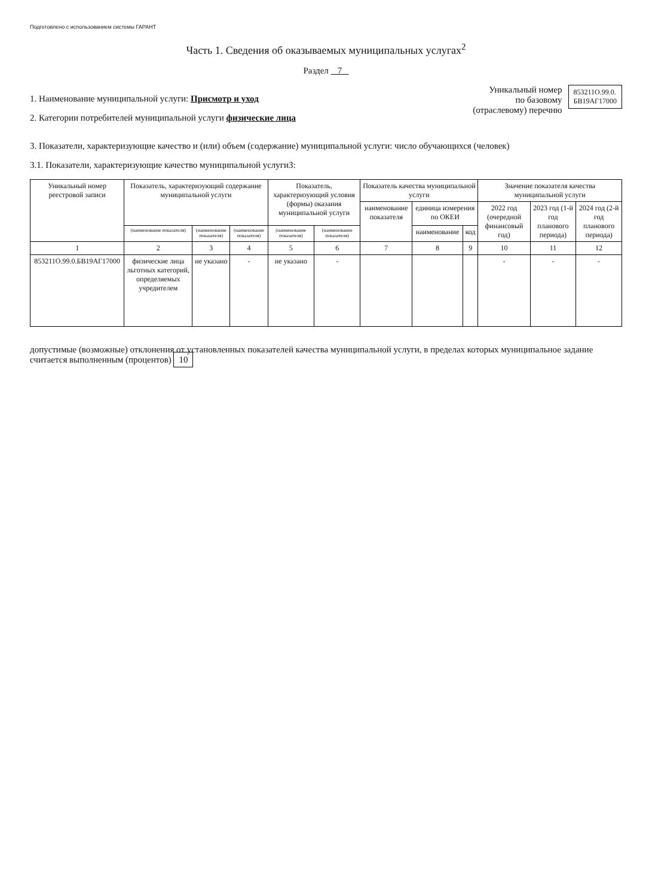Подготовлено с использованием системы ГАРАНТ
Часть 1. Сведения об оказываемых муниципальных услугах<sup>2</sup>
Раздел 7
1. Наименование муниципальной услуги: Присмотр и уход
2. Категории потребителей муниципальной услуги физические лица
Уникальный номер
по базовому
(отраслевому) перечню
853211О.99.0.
БВ19АГ17000
3. Показатели, характеризующие качество и (или) объем (содержание) муниципальной услуги: число обучающихся (человек)
3.1. Показатели, характеризующие качество муниципальной услуги3:
| Уникальный номер реестровой записи | Показатель, характеризующий содержание муниципальной услуги | | | Показатель, характеризующий условия (формы) оказания муниципальной услуги | | Показатель качества муниципальной услуги | | | Значение показателя качества муниципальной услуги | | |
| --- | --- | --- | --- | --- | --- | --- | --- | --- | --- | --- | --- |
| | | | | | | наименование показателя | единица измерения по ОКЕИ | | 2022 год (очередной финансовый год) | 2023 год (1-й год планового периода) | 2024 год (2-й год планового периода) |
| | (наименование показателя) | (наименование показателя) | (наименование показателя) | (наименование показателя) | (наименование показателя) | | наименование | код | | | |
| 1 | 2 | 3 | 4 | 5 | 6 | 7 | 8 | 9 | 10 | 11 | 12 |
| 853211О.99.0.БВ19АГ17000 | физические лица льготных категорий, определяемых учредителем | не указано | - | не указано | - | | | | - | - | - |
допустимые (возможные) отклонения от установленных показателей качества муниципальной услуги, в пределах которых муниципальное задание считается выполненным (процентов) 10